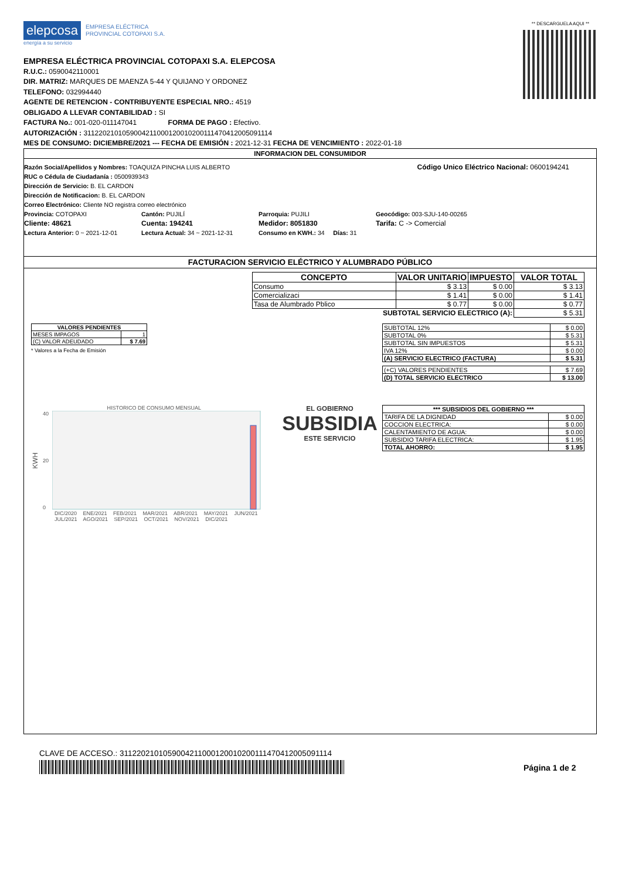elepcosa EMPRESA ELÉCTRICA
PROVINCIAL COTOPAXI S.A.
energía a su servicio
** DESCARGUELA AQUI **
EMPRESA ELÉCTRICA PROVINCIAL COTOPAXI S.A. ELEPCOSA
R.U.C.: 0590042110001
DIR. MATRIZ: MARQUES DE MAENZA 5-44 Y QUIJANO Y ORDONEZ
TELEFONO: 032994440
AGENTE DE RETENCION - CONTRIBUYENTE ESPECIAL NRO.: 4519
OBLIGADO A LLEVAR CONTABILIDAD : SI
FACTURA No.: 001-020-011147041 FORMA DE PAGO : Efectivo.
AUTORIZACIÓN : 3112202101059004211000120010200111470412005091114
MES DE CONSUMO: DICIEMBRE/2021 --- FECHA DE EMISIÓN : 2021-12-31 FECHA DE VENCIMIENTO : 2022-01-18
INFORMACION DEL CONSUMIDOR
Razón Social/Apellidos y Nombres: TOAQUIZA PINCHA LUIS ALBERTO Código Unico Eléctrico Nacional: 0600194241
RUC o Cédula de Ciudadanía : 0500939343
Dirección de Servicio: B. EL CARDON
Dirección de Notificacion: B. EL CARDON
Correo Electrónico: Cliente NO registra correo electrónico
Provincia: COTOPAXI Cantón: PUJILÍ Parroquia: PUJILI Geocódigo: 003-SJU-140-00265
Cliente: 48621 Cuenta: 194241 Medidor: 8051830 Tarifa: C -> Comercial
Lectura Anterior: 0 ~ 2021-12-01
Lectura Actual: 34 ~ 2021-12-31 Consumo en KWH.: 34 Días: 31
FACTURACION SERVICIO ELÉCTRICO Y ALUMBRADO PÚBLICO
| CONCEPTO | VALOR UNITARIO | IMPUESTO | VALOR TOTAL |
| --- | --- | --- | --- |
| Consumo | $ 3.13 | $ 0.00 | $ 3.13 |
| Comercializaci | $ 1.41 | $ 0.00 | $ 1.41 |
| Tasa de Alumbrado Pblico | $ 0.77 | $ 0.00 | $ 0.77 |
| SUBTOTAL SERVICIO ELECTRICO (A): | | | $ 5.31 |
| VALORES PENDIENTES | |
| --- | --- |
| MESES IMPAGOS | 1 |
| (C) VALOR ADEUDADO | $ 7.69 |
* Valores a la Fecha de Emisión
| SUBTOTAL 12% | $ 0.00 |
| SUBTOTAL 0% | $ 5.31 |
| SUBTOTAL SIN IMPUESTOS | $ 5.31 |
| IVA 12% | $ 0.00 |
| (A) SERVICIO ELECTRICO (FACTURA) | $ 5.31 |
| (+C) VALORES PENDIENTES | $ 7.69 |
| (D) TOTAL SERVICIO ELECTRICO | $ 13.00 |
HISTORICO DE CONSUMO MENSUAL
KWH 40
20
0
DIC/2020 ENE/2021 FEB/2021 MAR/2021 ABR/2021 MAY/2021 JUN/2021 JUL/2021 AGO/2021 SEP/2021 OCT/2021 NOV/2021 DIC/2021
EL GOBIERNO
SUBSIDIA
ESTE SERVICIO
| *** SUBSIDIOS DEL GOBIERNO *** | |
| --- | --- |
| TARIFA DE LA DIGNIDAD | $ 0.00 |
| COCCION ELECTRICA: | $ 0.00 |
| CALENTAMIENTO DE AGUA: | $ 0.00 |
| SUBSIDIO TARIFA ELECTRICA: | $ 1.95 |
| TOTAL AHORRO: | $ 1.95 |
CLAVE DE ACCESO.: 3112202101059004211000120010200111470412005091114
Página 1 de 2